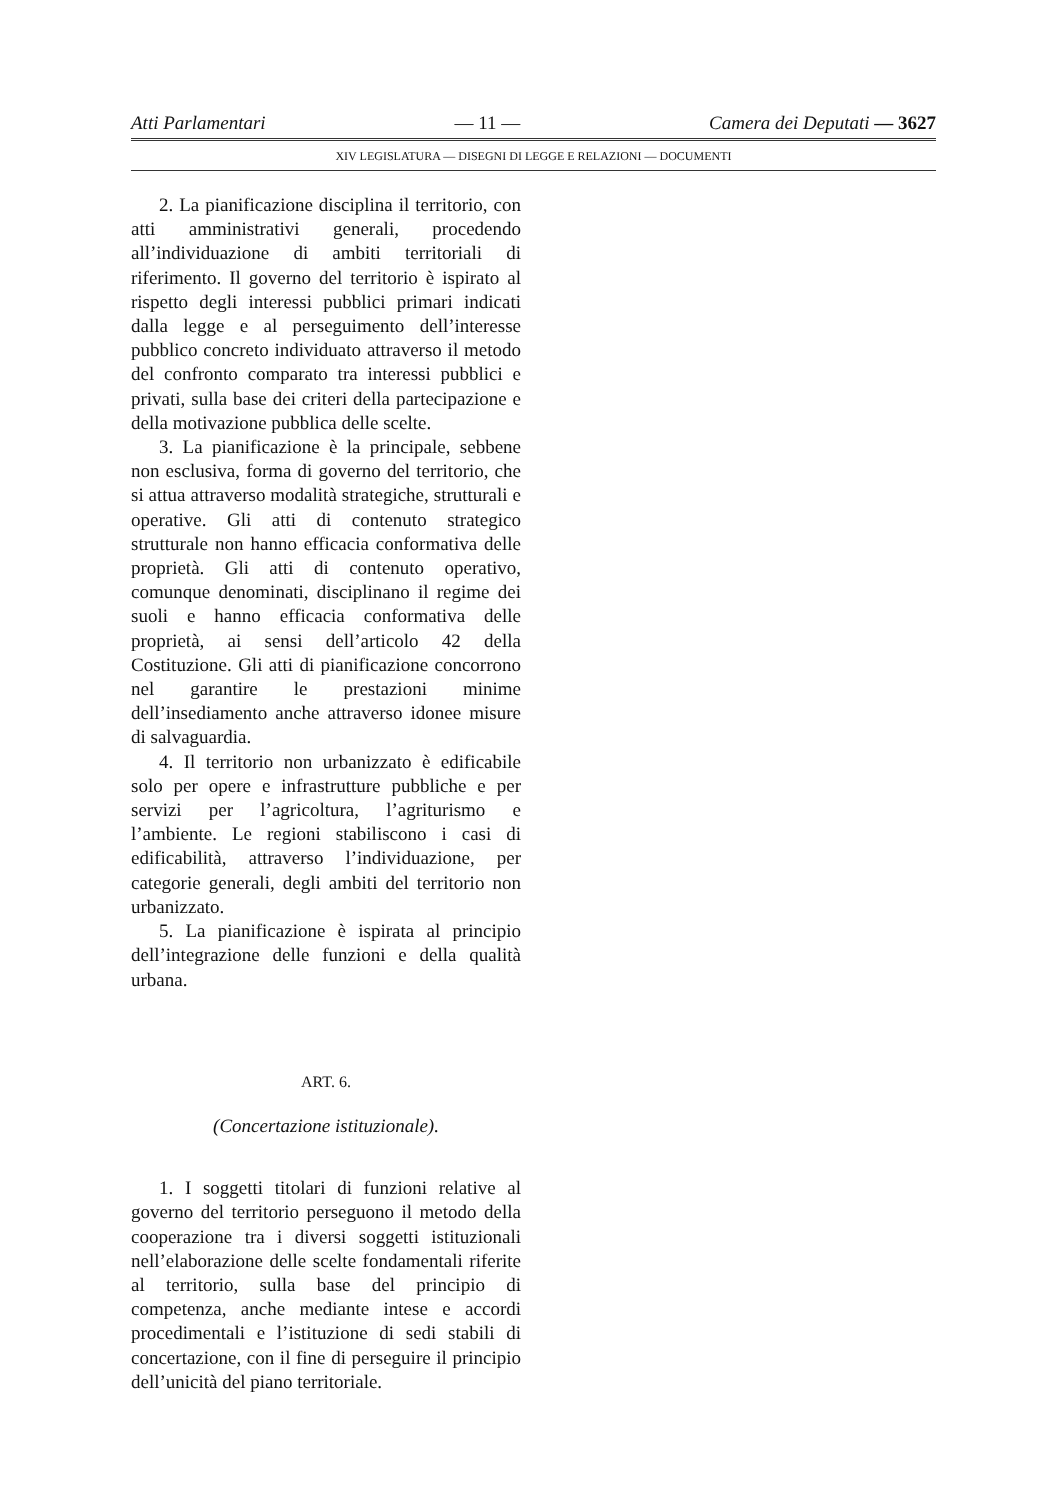Atti Parlamentari — 11 — Camera dei Deputati — 3627
XIV LEGISLATURA — DISEGNI DI LEGGE E RELAZIONI — DOCUMENTI
2. La pianificazione disciplina il territorio, con atti amministrativi generali, procedendo all’individuazione di ambiti territoriali di riferimento. Il governo del territorio è ispirato al rispetto degli interessi pubblici primari indicati dalla legge e al perseguimento dell’interesse pubblico concreto individuato attraverso il metodo del confronto comparato tra interessi pubblici e privati, sulla base dei criteri della partecipazione e della motivazione pubblica delle scelte.
3. La pianificazione è la principale, sebbene non esclusiva, forma di governo del territorio, che si attua attraverso modalità strategiche, strutturali e operative. Gli atti di contenuto strategico strutturale non hanno efficacia conformativa delle proprietà. Gli atti di contenuto operativo, comunque denominati, disciplinano il regime dei suoli e hanno efficacia conformativa delle proprietà, ai sensi dell’articolo 42 della Costituzione. Gli atti di pianificazione concorrono nel garantire le prestazioni minime dell’insediamento anche attraverso idonee misure di salvaguardia.
4. Il territorio non urbanizzato è edificabile solo per opere e infrastrutture pubbliche e per servizi per l’agricoltura, l’agriturismo e l’ambiente. Le regioni stabiliscono i casi di edificabilità, attraverso l’individuazione, per categorie generali, degli ambiti del territorio non urbanizzato.
5. La pianificazione è ispirata al principio dell’integrazione delle funzioni e della qualità urbana.
ART. 6.
(Concertazione istituzionale).
1. I soggetti titolari di funzioni relative al governo del territorio perseguono il metodo della cooperazione tra i diversi soggetti istituzionali nell’elaborazione delle scelte fondamentali riferite al territorio, sulla base del principio di competenza, anche mediante intese e accordi procedimentali e l’istituzione di sedi stabili di concertazione, con il fine di perseguire il principio dell’unicità del piano territoriale.